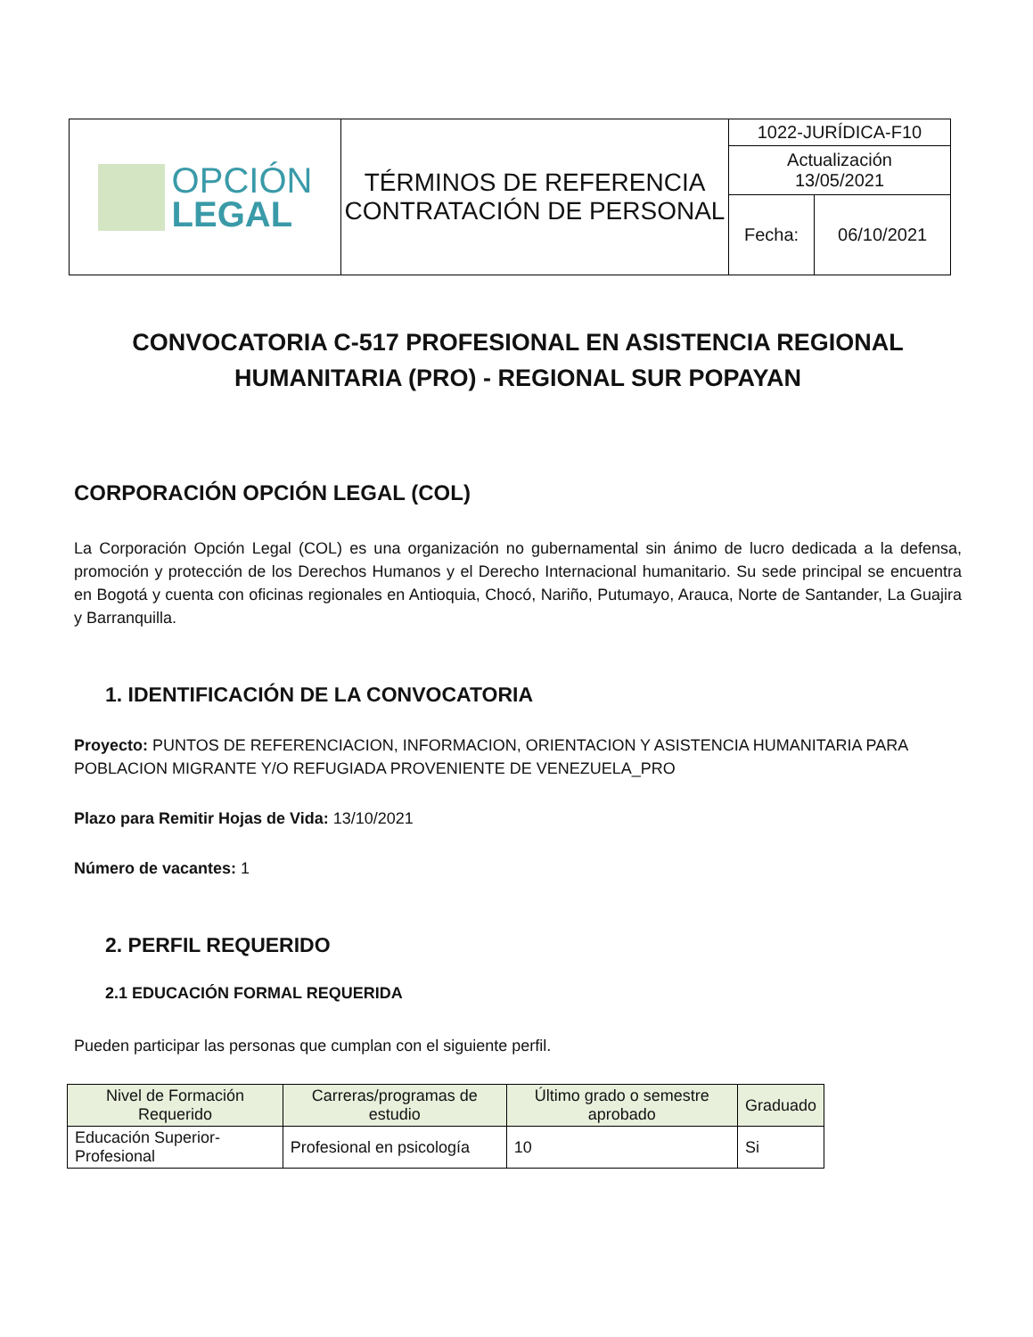| OPCIÓN LEGAL | TÉRMINOS DE REFERENCIA CONTRATACIÓN DE PERSONAL | 1022-JURÍDICA-F10 | |
| | | Actualización 13/05/2021 | |
| | | Fecha: | 06/10/2021 |
CONVOCATORIA C-517 PROFESIONAL EN ASISTENCIA REGIONAL HUMANITARIA (PRO) - REGIONAL SUR POPAYAN
CORPORACIÓN OPCIÓN LEGAL (COL)
La Corporación Opción Legal (COL) es una organización no gubernamental sin ánimo de lucro dedicada a la defensa, promoción y protección de los Derechos Humanos y el Derecho Internacional humanitario. Su sede principal se encuentra en Bogotá y cuenta con oficinas regionales en Antioquia, Chocó, Nariño, Putumayo, Arauca, Norte de Santander, La Guajira y Barranquilla.
1. IDENTIFICACIÓN DE LA CONVOCATORIA
Proyecto: PUNTOS DE REFERENCIACION, INFORMACION, ORIENTACION Y ASISTENCIA HUMANITARIA PARA POBLACION MIGRANTE Y/O REFUGIADA PROVENIENTE DE VENEZUELA_PRO
Plazo para Remitir Hojas de Vida: 13/10/2021
Número de vacantes: 1
2. PERFIL REQUERIDO
2.1 EDUCACIÓN FORMAL REQUERIDA
Pueden participar las personas que cumplan con el siguiente perfil.
| Nivel de Formación Requerido | Carreras/programas de estudio | Último grado o semestre aprobado | Graduado |
| --- | --- | --- | --- |
| Educación Superior-Profesional | Profesional en psicología | 10 | Si |